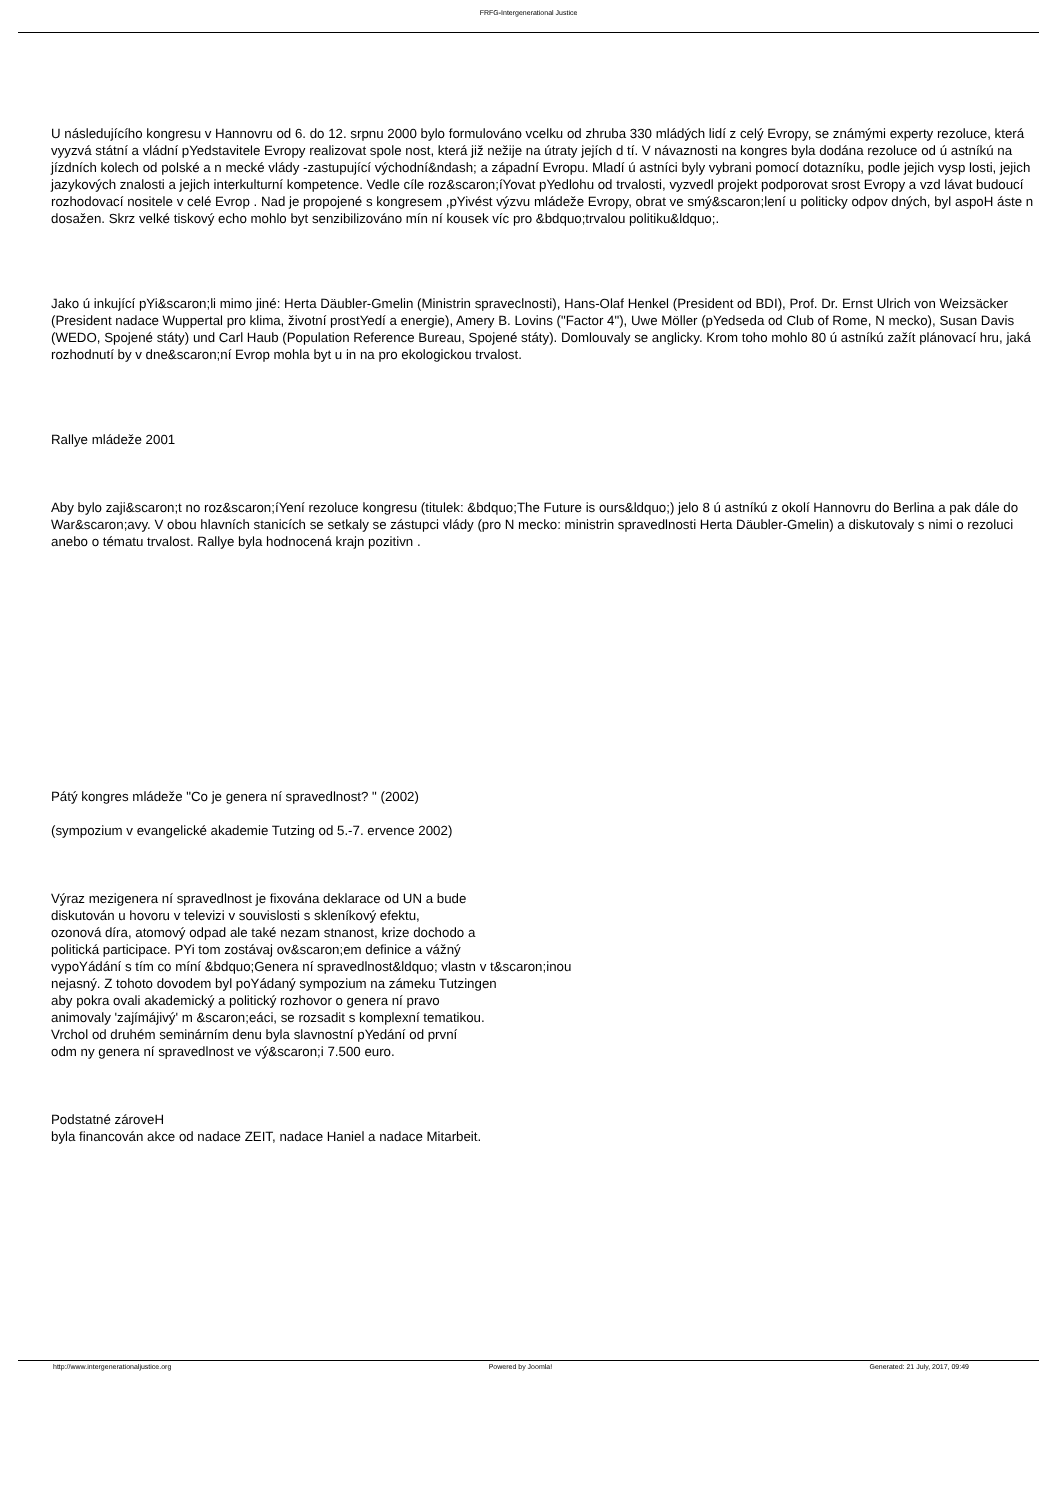FRFG-Intergenerational Justice
U následujícího kongresu v Hannovru od 6. do 12. srpnu 2000 bylo formulováno vcelku od zhruba 330 mládých lidí z celý Evropy, se známými experty rezoluce, která vyyzvá státní a vládní pYedstavitele Evropy realizovat spole nost, která již nežije na útraty jejích d tí. V návaznosti na kongres byla dodána rezoluce od ú astníkú na jízdních kolech od polské a n mecké vlády -zastupující východní&ndash; a západní Evropu. Mladí ú astníci byly vybrani pomocí dotazníku, podle jejich vysp losti, jejich jazykových znalosti a jejich interkulturní kompetence. Vedle cíle roz&scaron;íYovat pYedlohu od trvalosti, vyzvedl projekt podporovat srost Evropy a vzd lávat budoucí rozhodovací nositele v celé Evrop . Nad je propojené s kongresem ,pYivést výzvu mládeže Evropy, obrat ve smý&scaron;lení u politicky odpov dných, byl aspoH áste n dosažen. Skrz velké tiskový echo mohlo byt senzibilizováno mín ní kousek víc pro &bdquo;trvalou politiku&ldquo;.
Jako ú inkující pYi&scaron;li mimo jiné: Herta Däubler-Gmelin (Ministrin spraveclnosti), Hans-Olaf Henkel (President od BDI), Prof. Dr. Ernst Ulrich von Weizsäcker (President nadace Wuppertal pro klima, životní prostYedí a energie), Amery B. Lovins ("Factor 4"), Uwe Möller (pYedseda od Club of Rome, N mecko), Susan Davis (WEDO, Spojené státy) und Carl Haub (Population Reference Bureau, Spojené státy). Domlouvaly se anglicky. Krom toho mohlo 80 ú astníkú zažít plánovací hru, jaká rozhodnutí by v dne&scaron;ní Evrop mohla byt u in na pro ekologickou trvalost.
Rallye mládeže 2001
Aby bylo zaji&scaron;t no roz&scaron;íYení rezoluce kongresu (titulek: &bdquo;The Future is ours&ldquo;) jelo 8 ú astníkú z okolí Hannovru do Berlina a pak dále do War&scaron;avy. V obou hlavních stanicích se setkaly se zástupci vlády (pro N mecko: ministrin spravedlnosti Herta Däubler-Gmelin) a diskutovaly s nimi o rezoluci anebo o tématu trvalost. Rallye byla hodnocená krajn pozitivn .
Pátý kongres mládeže "Co je genera ní spravedlnost? " (2002)
(sympozium v evangelické akademie Tutzing od 5.-7. ervence 2002)
Výraz mezigenera ní spravedlnost je fixována deklarace od UN a bude
diskutován u hovoru v televizi v souvislosti s skleníkový efektu,
ozonová díra, atomový odpad ale také nezam stnanost, krize dochodo a
politická participace. PYi tom zostávaj ov&scaron;em definice a vážný
vypoYádání s tím co míní &bdquo;Genera ní spravedlnost&ldquo; vlastn v t&scaron;inou
nejasný. Z tohoto dovodem byl poYádaný sympozium na zámeku Tutzingen
aby pokra ovali akademický a politický rozhovor o genera ní pravo
animovaly 'zajímájivý' m &scaron;eáci, se rozsadit s komplexní tematikou.
Vrchol od druhém seminárním denu byla slavnostní pYedání od první
odm ny genera ní spravedlnost ve vý&scaron;i 7.500 euro.
Podstatné zároveH
byla financován akce od nadace ZEIT, nadace Haniel a nadace Mitarbeit.
http://www.intergenerationaljustice.org Powered by Joomla! Generated: 21 July, 2017, 09:49